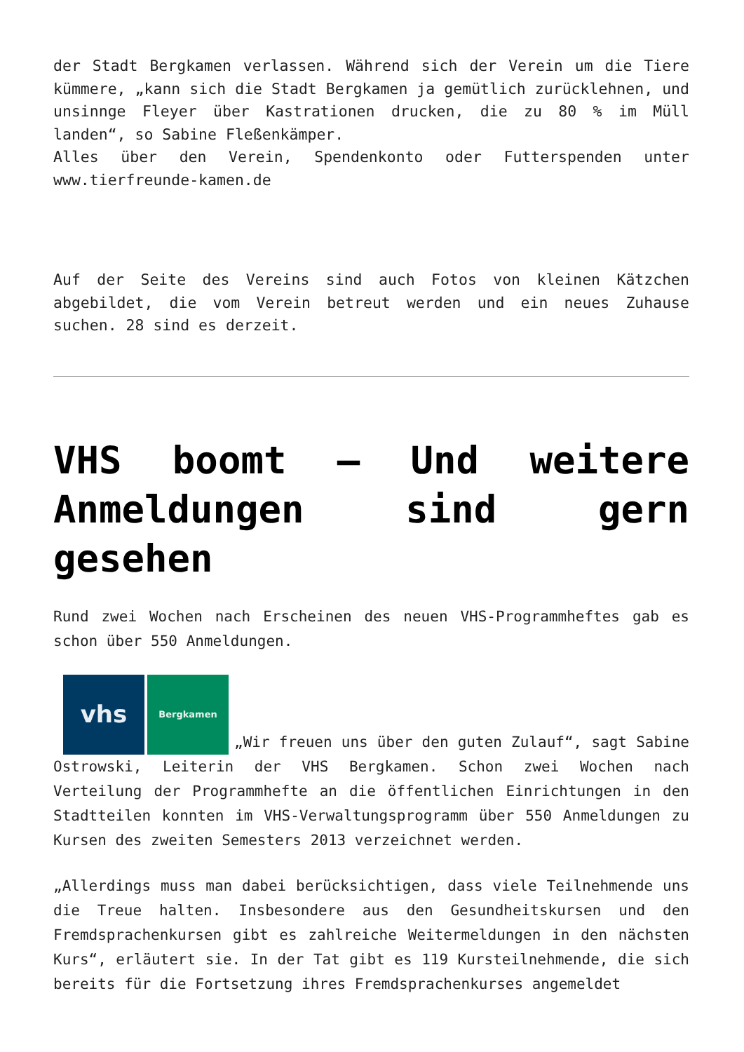der Stadt Bergkamen verlassen. Während sich der Verein um die Tiere kümmere, „kann sich die Stadt Bergkamen ja gemütlich zurücklehnen, und unsinnge Fleyer über Kastrationen drucken, die zu 80 % im Müll landen“, so Sabine Fleßenkämper.
Alles über den Verein, Spendenkonto oder Futterspenden unter www.tierfreunde-kamen.de
Auf der Seite des Vereins sind auch Fotos von kleinen Kätzchen abgebildet, die vom Verein betreut werden und ein neues Zuhause suchen. 28 sind es derzeit.
VHS boomt – Und weitere Anmeldungen sind gern gesehen
Rund zwei Wochen nach Erscheinen des neuen VHS-Programmheftes gab es schon über 550 Anmeldungen.
vhs Bergkamen „Wir freuen uns über den guten Zulauf“, sagt Sabine Ostrowski, Leiterin der VHS Bergkamen. Schon zwei Wochen nach Verteilung der Programmhefte an die öffentlichen Einrichtungen in den Stadtteilen konnten im VHS-Verwaltungsprogramm über 550 Anmeldungen zu Kursen des zweiten Semesters 2013 verzeichnet werden.
„Allerdings muss man dabei berücksichtigen, dass viele Teilnehmende uns die Treue halten. Insbesondere aus den Gesundheitskursen und den Fremdsprachenkursen gibt es zahlreiche Weitermeldungen in den nächsten Kurs“, erläutert sie. In der Tat gibt es 119 Kursteilnehmende, die sich bereits für die Fortsetzung ihres Fremdsprachenkurses angemeldet